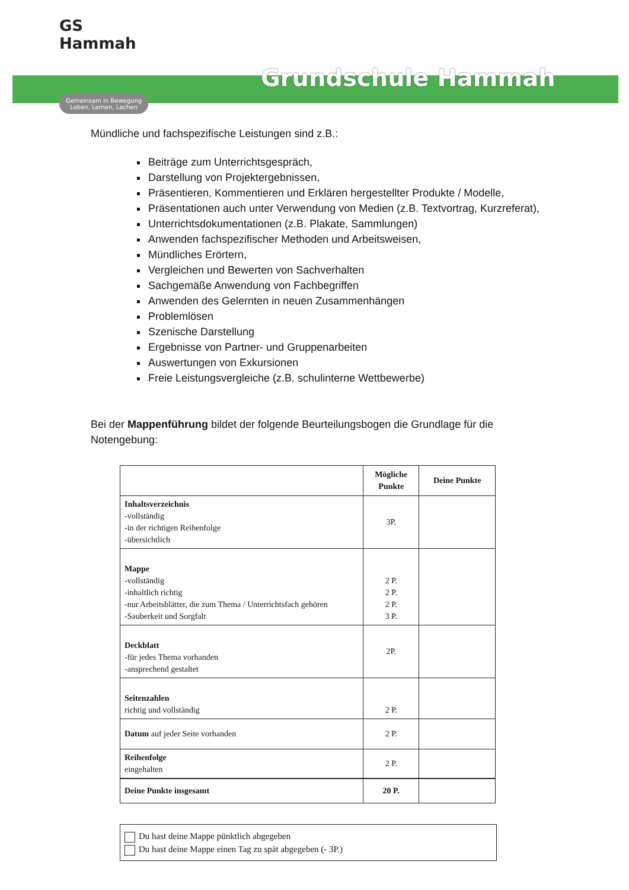GS Hammah
Gemeinsam in Bewegung
Leben, Lernen, Lachen
Grundschule Hammah
Mündliche und fachspezifische Leistungen sind z.B.:
Beiträge zum Unterrichtsgespräch,
Darstellung von Projektergebnissen,
Präsentieren, Kommentieren und Erklären hergestellter Produkte / Modelle,
Präsentationen auch unter Verwendung von Medien (z.B. Textvortrag, Kurzreferat),
Unterrichtsdokumentationen (z.B. Plakate, Sammlungen)
Anwenden fachspezifischer Methoden und Arbeitsweisen,
Mündliches Erörtern,
Vergleichen und Bewerten von Sachverhalten
Sachgemäße Anwendung von Fachbegriffen
Anwenden des Gelernten in neuen Zusammenhängen
Problemlösen
Szenische Darstellung
Ergebnisse von Partner- und Gruppenarbeiten
Auswertungen von Exkursionen
Freie Leistungsvergleiche (z.B. schulinterne Wettbewerbe)
Bei der Mappenführung bildet der folgende Beurteilungsbogen die Grundlage für die Notengebung:
| | Mögliche Punkte | Deine Punkte |
| --- | --- | --- |
| Inhaltsverzeichnis -vollständig -in der richtigen Reihenfolge -übersichtlich | 3P. | |
| Mappe -vollständig -inhaltlich richtig -nur Arbeitsblätter, die zum Thema / Unterrichtsfach gehören -Sauberkeit und Sorgfalt | 2 P. 2 P. 2 P. 3 P. | |
| Deckblatt -für jedes Thema vorhanden -ansprechend gestaltet | 2P. | |
| Seitenzahlen richtig und vollständig | 2 P. | |
| Datum auf jeder Seite vorhanden | 2 P. | |
| Reihenfolge eingehalten | 2 P. | |
| Deine Punkte insgesamt | 20 P. | |
Du hast deine Mappe pünktlich abgegeben
Du hast deine Mappe einen Tag zu spät abgegeben (- 3P.)